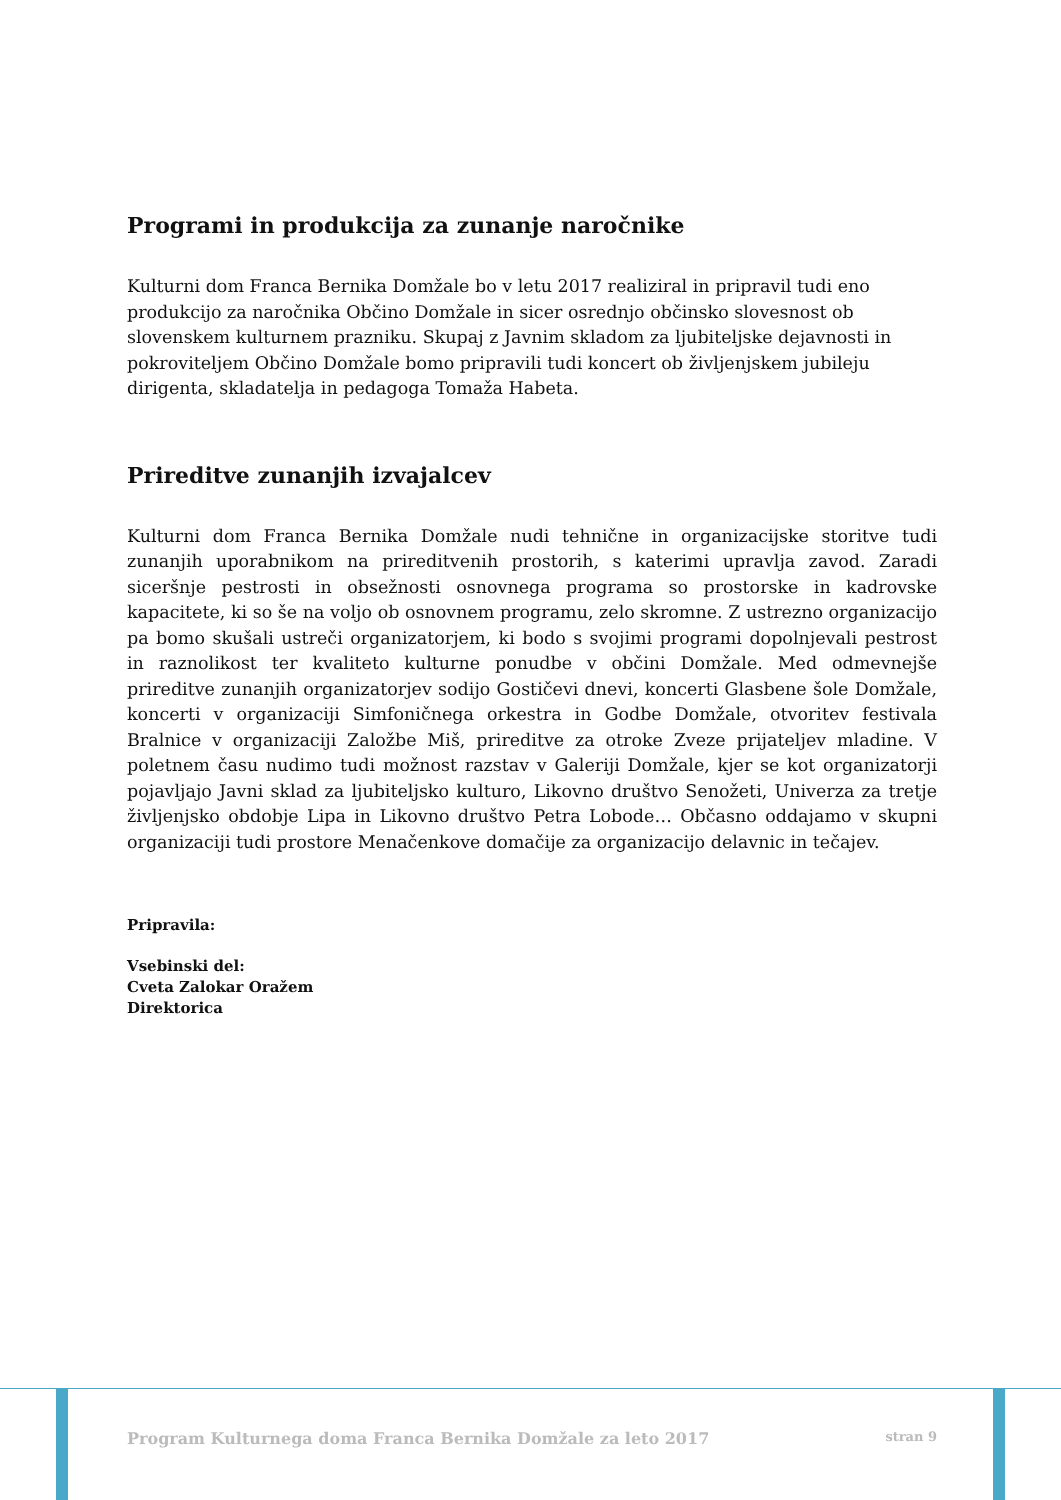Programi in produkcija za zunanje naročnike
Kulturni dom Franca Bernika Domžale bo v letu 2017 realiziral in pripravil tudi eno produkcijo za naročnika Občino Domžale in sicer osrednjo občinsko slovesnost ob slovenskem kulturnem prazniku. Skupaj z Javnim skladom za ljubiteljske dejavnosti in pokroviteljem Občino Domžale bomo pripravili tudi koncert ob življenjskem jubileju dirigenta, skladatelja in pedagoga Tomaža Habeta.
Prireditve zunanjih izvajalcev
Kulturni dom Franca Bernika Domžale nudi tehnične in organizacijske storitve tudi zunanjih uporabnikom na prireditvenih prostorih, s katerimi upravlja zavod. Zaradi siceršnje pestrosti in obsežnosti osnovnega programa so prostorske in kadrovske kapacitete, ki so še na voljo ob osnovnem programu, zelo skromne. Z ustrezno organizacijo pa bomo skušali ustreči organizatorjem, ki bodo s svojimi programi dopolnjevali pestrost in raznolikost ter kvaliteto kulturne ponudbe v občini Domžale. Med odmevnejše prireditve zunanjih organizatorjev sodijo Gostičevi dnevi, koncerti Glasbene šole Domžale, koncerti v organizaciji Simfoničnega orkestra in Godbe Domžale, otvoritev festivala Bralnice v organizaciji Založbe Miš, prireditve za otroke Zveze prijateljev mladine. V poletnem času nudimo tudi možnost razstav v Galeriji Domžale, kjer se kot organizatorji pojavljajo Javni sklad za ljubiteljsko kulturo, Likovno društvo Senožeti, Univerza za tretje življenjsko obdobje Lipa in Likovno društvo Petra Lobode… Občasno oddajamo v skupni organizaciji tudi prostore Menačenkove domačije za organizacijo delavnic in tečajev.
Pripravila:
Vsebinski del:
Cveta Zalokar Oražem
Direktorica
Program Kulturnega doma Franca Bernika Domžale za leto 2017 stran 9